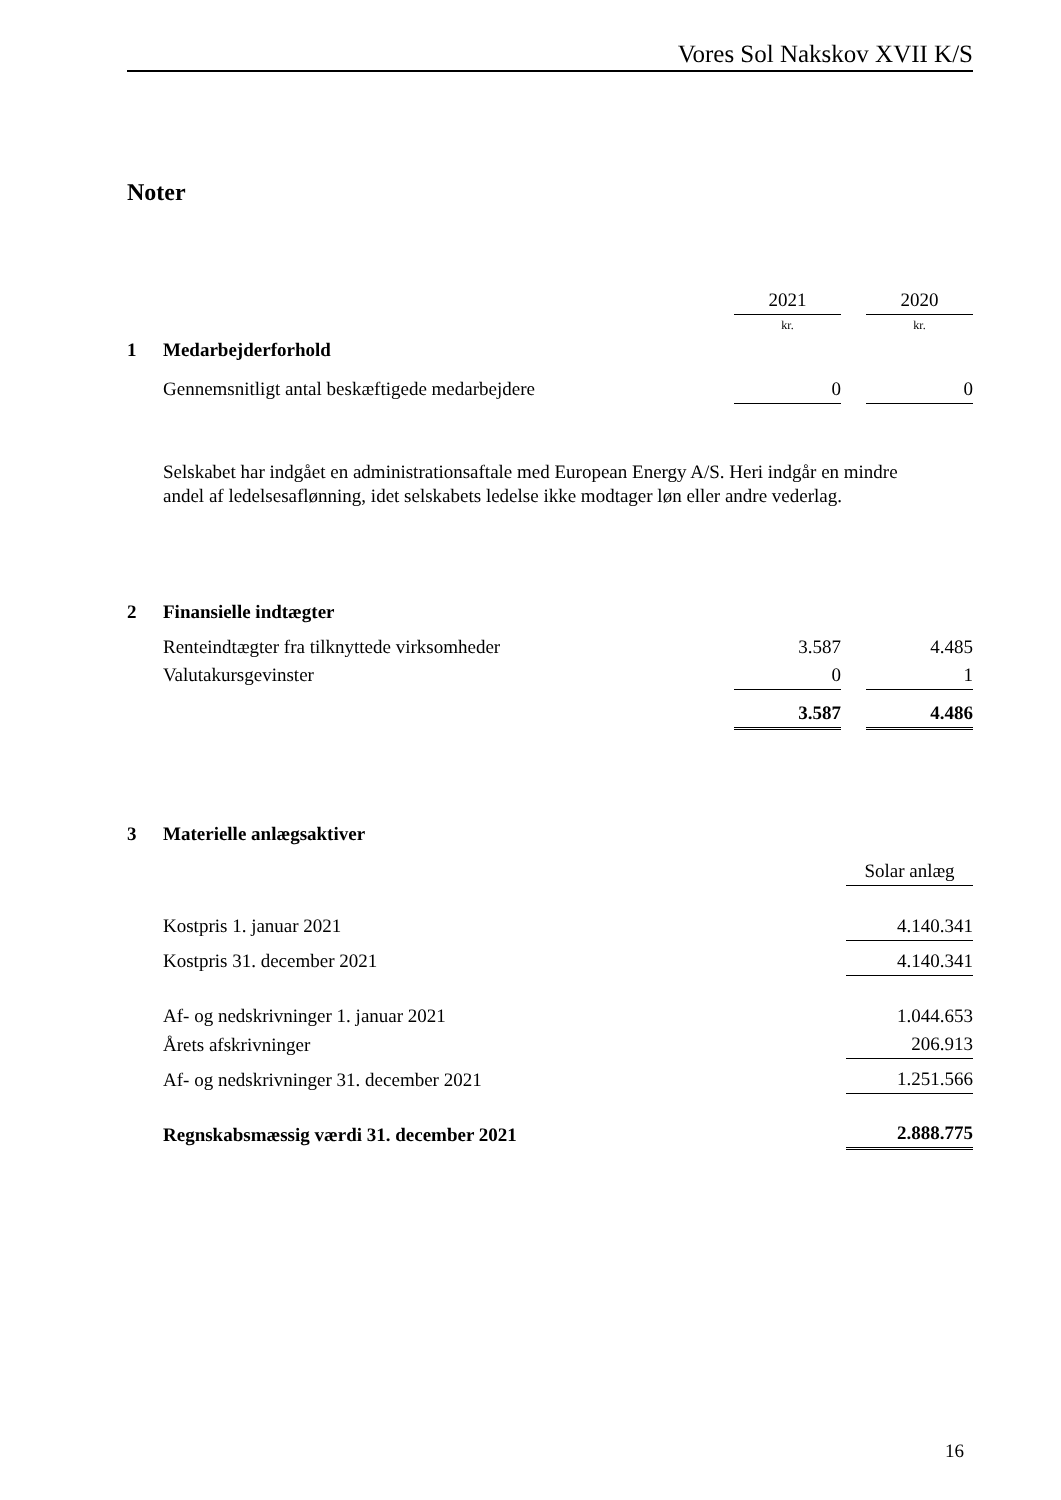Vores Sol Nakskov XVII K/S
Noter
| | | 2021 | | 2020 |
| | | kr. | | kr. |
| 1 | Medarbejderforhold | | | |
| | Gennemsnitligt antal beskæftigede medarbejdere | 0 | | 0 |
Selskabet har indgået en administrationsaftale med European Energy A/S. Heri indgår en mindre andel af ledelsesaflønning, idet selskabets ledelse ikke modtager løn eller andre vederlag.
| 2 | Finansielle indtægter | | | |
| | Renteindtægter fra tilknyttede virksomheder | 3.587 | | 4.485 |
| | Valutakursgevinster | 0 | | 1 |
| | | 3.587 | | 4.486 |
| 3 | Materielle anlægsaktiver | |
| | | Solar anlæg |
| | Kostpris 1. januar 2021 | 4.140.341 |
| | Kostpris 31. december 2021 | 4.140.341 |
| | Af- og nedskrivninger 1. januar 2021 | 1.044.653 |
| | Årets afskrivninger | 206.913 |
| | Af- og nedskrivninger 31. december 2021 | 1.251.566 |
| | Regnskabsmæssig værdi 31. december 2021 | 2.888.775 |
16